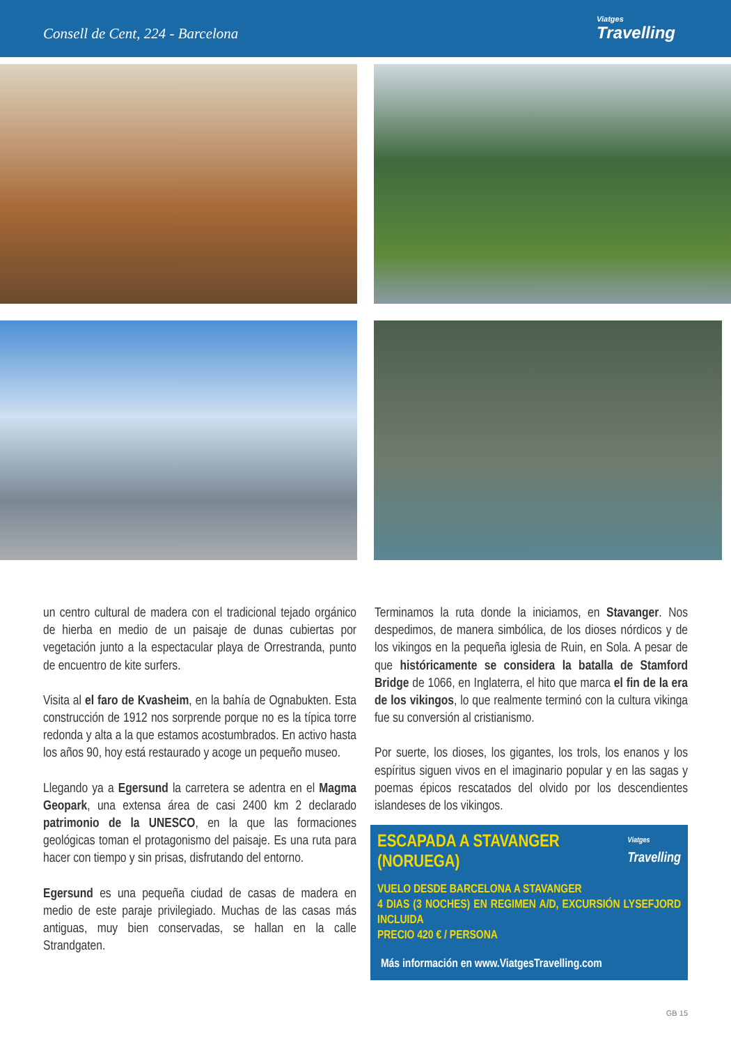Consell de Cent, 224 - Barcelona
Viatges
Travelling
un centro cultural de madera con el tradicional tejado orgánico de hierba en medio de un paisaje de dunas cubiertas por vegetación junto a la espectacular playa de Orrestranda, punto de encuentro de kite surfers.
Visita al el faro de Kvasheim, en la bahía de Ognabukten. Esta construcción de 1912 nos sorprende porque no es la típica torre redonda y alta a la que estamos acostumbrados. En activo hasta los años 90, hoy está restaurado y acoge un pequeño museo.
Llegando ya a Egersund la carretera se adentra en el Magma Geopark, una extensa área de casi 2400 km 2 declarado patrimonio de la UNESCO, en la que las formaciones geológicas toman el protagonismo del paisaje. Es una ruta para hacer con tiempo y sin prisas, disfrutando del entorno.
Egersund es una pequeña ciudad de casas de madera en medio de este paraje privilegiado. Muchas de las casas más antiguas, muy bien conservadas, se hallan en la calle Strandgaten.
Terminamos la ruta donde la iniciamos, en Stavanger. Nos despedimos, de manera simbólica, de los dioses nórdicos y de los vikingos en la pequeña iglesia de Ruin, en Sola. A pesar de que históricamente se considera la batalla de Stamford Bridge de 1066, en Inglaterra, el hito que marca el fin de la era de los vikingos, lo que realmente terminó con la cultura vikinga fue su conversión al cristianismo.
Por suerte, los dioses, los gigantes, los trols, los enanos y los espíritus siguen vivos en el imaginario popular y en las sagas y poemas épicos rescatados del olvido por los descendientes islandeses de los vikingos.
ESCAPADA A STAVANGER
(NORUEGA)
Viatges
Travelling
VUELO DESDE BARCELONA A STAVANGER
4 DIAS (3 NOCHES) EN REGIMEN A/D, EXCURSIÓN LYSEFJORD INCLUIDA
PRECIO 420 € / PERSONA
Más información en www.ViatgesTravelling.com
GB 15